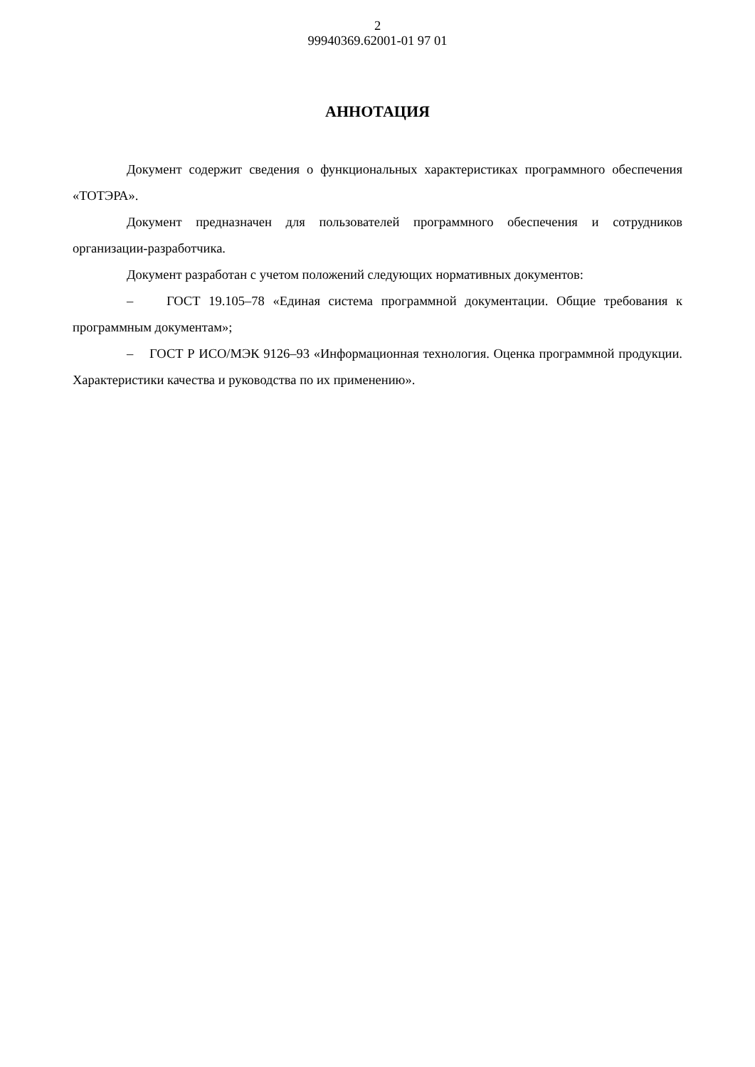2
99940369.62001-01 97 01
АННОТАЦИЯ
Документ содержит сведения о функциональных характеристиках программного обеспечения «ТОТЭРА».
Документ предназначен для пользователей программного обеспечения и сотрудников организации-разработчика.
Документ разработан с учетом положений следующих нормативных документов:
– ГОСТ 19.105–78 «Единая система программной документации. Общие требования к программным документам»;
– ГОСТ Р ИСО/МЭК 9126–93 «Информационная технология. Оценка программной продукции. Характеристики качества и руководства по их применению».